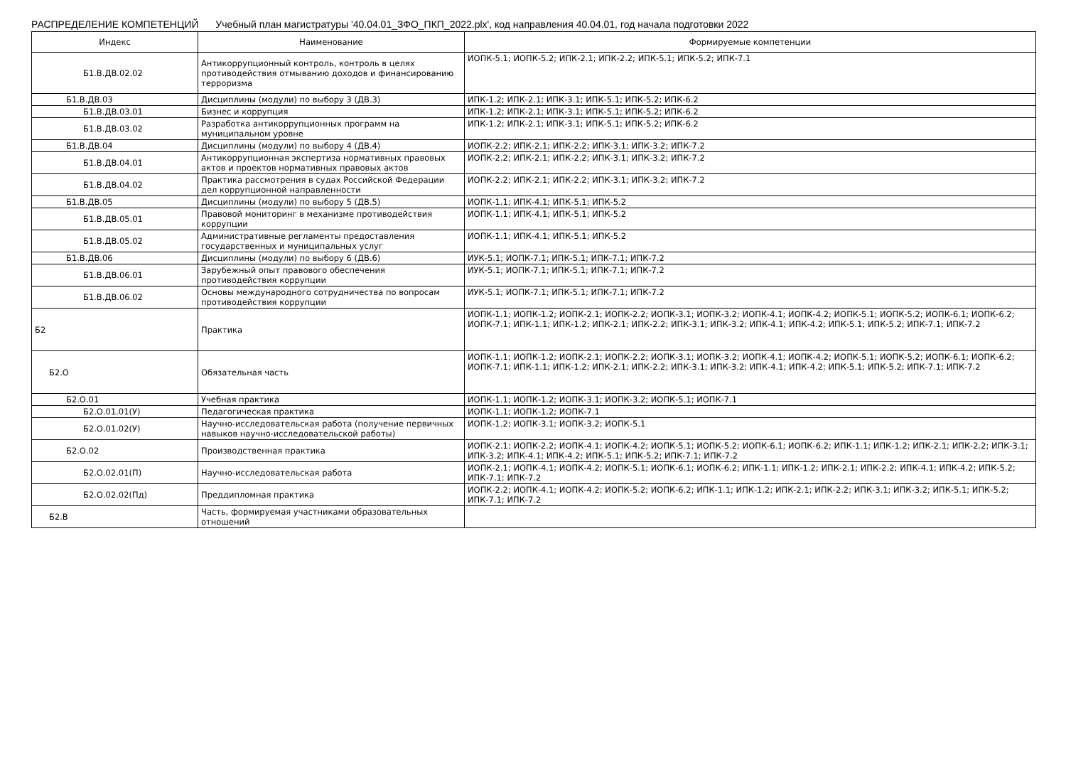РАСПРЕДЕЛЕНИЕ КОМПЕТЕНЦИЙ Учебный план магистратуры '40.04.01_ЗФО_ПКП_2022.plx', код направления 40.04.01, год начала подготовки 2022
| Индекс | Наименование | Формируемые компетенции |
| --- | --- | --- |
| Б1.В.ДВ.02.02 | Антикоррупционный контроль, контроль в целях противодействия отмыванию доходов и финансированию терроризма | ИОПК-5.1; ИОПК-5.2; ИПК-2.1; ИПК-2.2; ИПК-5.1; ИПК-5.2; ИПК-7.1 |
| Б1.В.ДВ.03 | Дисциплины (модули) по выбору 3 (ДВ.3) | ИПК-1.2; ИПК-2.1; ИПК-3.1; ИПК-5.1; ИПК-5.2; ИПК-6.2 |
| Б1.В.ДВ.03.01 | Бизнес и коррупция | ИПК-1.2; ИПК-2.1; ИПК-3.1; ИПК-5.1; ИПК-5.2; ИПК-6.2 |
| Б1.В.ДВ.03.02 | Разработка антикоррупционных программ на муниципальном уровне | ИПК-1.2; ИПК-2.1; ИПК-3.1; ИПК-5.1; ИПК-5.2; ИПК-6.2 |
| Б1.В.ДВ.04 | Дисциплины (модули) по выбору 4 (ДВ.4) | ИОПК-2.2; ИПК-2.1; ИПК-2.2; ИПК-3.1; ИПК-3.2; ИПК-7.2 |
| Б1.В.ДВ.04.01 | Антикоррупционная экспертиза нормативных правовых актов и проектов нормативных правовых актов | ИОПК-2.2; ИПК-2.1; ИПК-2.2; ИПК-3.1; ИПК-3.2; ИПК-7.2 |
| Б1.В.ДВ.04.02 | Практика рассмотрения в судах Российской Федерации дел коррупционной направленности | ИОПК-2.2; ИПК-2.1; ИПК-2.2; ИПК-3.1; ИПК-3.2; ИПК-7.2 |
| Б1.В.ДВ.05 | Дисциплины (модули) по выбору 5 (ДВ.5) | ИОПК-1.1; ИПК-4.1; ИПК-5.1; ИПК-5.2 |
| Б1.В.ДВ.05.01 | Правовой мониторинг в механизме противодействия коррупции | ИОПК-1.1; ИПК-4.1; ИПК-5.1; ИПК-5.2 |
| Б1.В.ДВ.05.02 | Административные регламенты предоставления государственных и муниципальных услуг | ИОПК-1.1; ИПК-4.1; ИПК-5.1; ИПК-5.2 |
| Б1.В.ДВ.06 | Дисциплины (модули) по выбору 6 (ДВ.6) | ИУК-5.1; ИОПК-7.1; ИПК-5.1; ИПК-7.1; ИПК-7.2 |
| Б1.В.ДВ.06.01 | Зарубежный опыт правового обеспечения противодействия коррупции | ИУК-5.1; ИОПК-7.1; ИПК-5.1; ИПК-7.1; ИПК-7.2 |
| Б1.В.ДВ.06.02 | Основы международного сотрудничества по вопросам противодействия коррупции | ИУК-5.1; ИОПК-7.1; ИПК-5.1; ИПК-7.1; ИПК-7.2 |
| Б2 | Практика | ИОПК-1.1; ИОПК-1.2; ИОПК-2.1; ИОПК-2.2; ИОПК-3.1; ИОПК-3.2; ИОПК-4.1; ИОПК-4.2; ИОПК-5.1; ИОПК-5.2; ИОПК-6.1; ИОПК-6.2; ИОПК-7.1; ИПК-1.1; ИПК-1.2; ИПК-2.1; ИПК-2.2; ИПК-3.1; ИПК-3.2; ИПК-4.1; ИПК-4.2; ИПК-5.1; ИПК-5.2; ИПК-7.1; ИПК-7.2 |
| Б2.О | Обязательная часть | ИОПК-1.1; ИОПК-1.2; ИОПК-2.1; ИОПК-2.2; ИОПК-3.1; ИОПК-3.2; ИОПК-4.1; ИОПК-4.2; ИОПК-5.1; ИОПК-5.2; ИОПК-6.1; ИОПК-6.2; ИОПК-7.1; ИПК-1.1; ИПК-1.2; ИПК-2.1; ИПК-2.2; ИПК-3.1; ИПК-3.2; ИПК-4.1; ИПК-4.2; ИПК-5.1; ИПК-5.2; ИПК-7.1; ИПК-7.2 |
| Б2.О.01 | Учебная практика | ИОПК-1.1; ИОПК-1.2; ИОПК-3.1; ИОПК-3.2; ИОПК-5.1; ИОПК-7.1 |
| Б2.О.01.01(У) | Педагогическая практика | ИОПК-1.1; ИОПК-1.2; ИОПК-7.1 |
| Б2.О.01.02(У) | Научно-исследовательская работа (получение первичных навыков научно-исследовательской работы) | ИОПК-1.2; ИОПК-3.1; ИОПК-3.2; ИОПК-5.1 |
| Б2.О.02 | Производственная практика | ИОПК-2.1; ИОПК-2.2; ИОПК-4.1; ИОПК-4.2; ИОПК-5.1; ИОПК-5.2; ИОПК-6.1; ИОПК-6.2; ИПК-1.1; ИПК-1.2; ИПК-2.1; ИПК-2.2; ИПК-3.1; ИПК-3.2; ИПК-4.1; ИПК-4.2; ИПК-5.1; ИПК-5.2; ИПК-7.1; ИПК-7.2 |
| Б2.О.02.01(П) | Научно-исследовательская работа | ИОПК-2.1; ИОПК-4.1; ИОПК-4.2; ИОПК-5.1; ИОПК-6.1; ИОПК-6.2; ИПК-1.1; ИПК-1.2; ИПК-2.1; ИПК-2.2; ИПК-4.1; ИПК-4.2; ИПК-5.2; ИПК-7.1; ИПК-7.2 |
| Б2.О.02.02(Пд) | Преддипломная практика | ИОПК-2.2; ИОПК-4.1; ИОПК-4.2; ИОПК-5.2; ИОПК-6.2; ИПК-1.1; ИПК-1.2; ИПК-2.1; ИПК-2.2; ИПК-3.1; ИПК-3.2; ИПК-5.1; ИПК-5.2; ИПК-7.1; ИПК-7.2 |
| Б2.В | Часть, формируемая участниками образовательных отношений | |